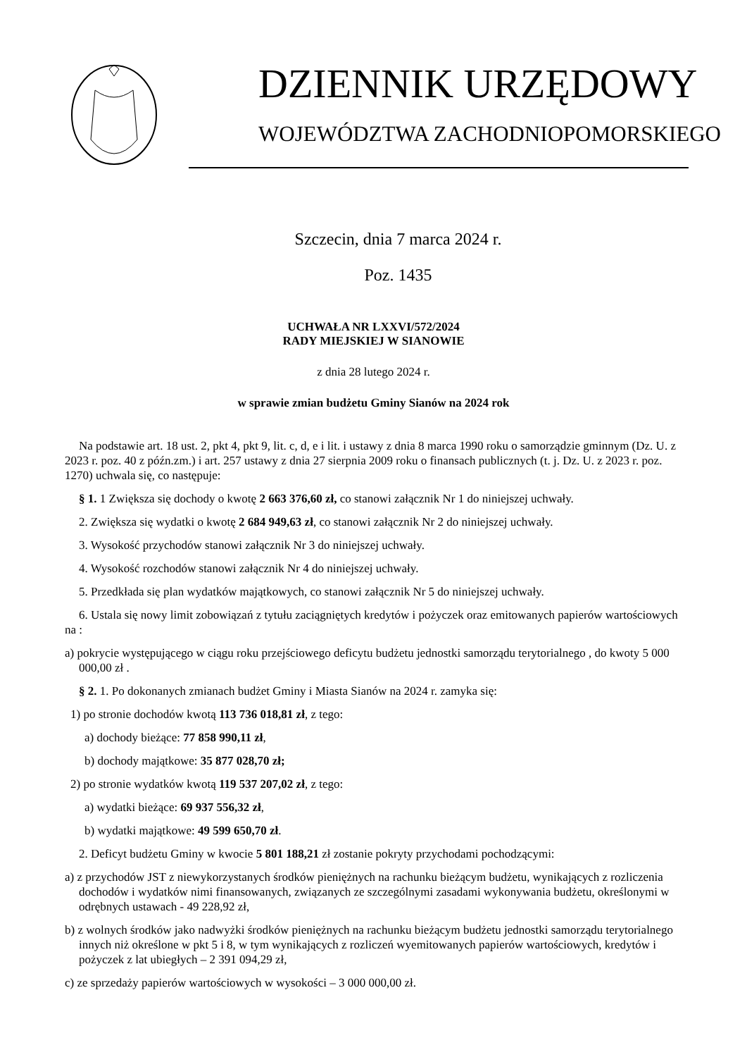DZIENNIK URZĘDOWY
WOJEWÓDZTWA ZACHODNIOPOMORSKIEGO
Szczecin, dnia 7 marca 2024 r.
Poz. 1435
UCHWAŁA NR LXXVI/572/2024
RADY MIEJSKIEJ W SIANOWIE
z dnia 28 lutego 2024 r.
w sprawie zmian budżetu Gminy Sianów na 2024 rok
Na podstawie art. 18 ust. 2, pkt 4, pkt 9, lit. c, d, e i lit. i ustawy z dnia 8 marca 1990 roku o samorządzie gminnym (Dz. U. z 2023 r. poz. 40 z późn.zm.) i art. 257 ustawy z dnia 27 sierpnia 2009 roku o finansach publicznych (t. j. Dz. U. z 2023 r. poz. 1270) uchwala się, co następuje:
§ 1. 1 Zwiększa się dochody o kwotę 2 663 376,60 zł, co stanowi załącznik Nr 1 do niniejszej uchwały.
2. Zwiększa się wydatki o kwotę 2 684 949,63 zł, co stanowi załącznik Nr 2 do niniejszej uchwały.
3. Wysokość przychodów stanowi załącznik Nr 3 do niniejszej uchwały.
4. Wysokość rozchodów stanowi załącznik Nr 4 do niniejszej uchwały.
5. Przedkłada się plan wydatków majątkowych, co stanowi załącznik Nr 5 do niniejszej uchwały.
6. Ustala się nowy limit zobowiązań z tytułu zaciągniętych kredytów i pożyczek oraz emitowanych papierów wartościowych na :
a) pokrycie występującego w ciągu roku przejściowego deficytu budżetu jednostki samorządu terytorialnego , do kwoty 5 000 000,00 zł .
§ 2. 1. Po dokonanych zmianach budżet Gminy i Miasta Sianów na 2024 r. zamyka się:
1) po stronie dochodów kwotą 113 736 018,81 zł, z tego:
a) dochody bieżące: 77 858 990,11 zł,
b) dochody majątkowe: 35 877 028,70 zł;
2) po stronie wydatków kwotą 119 537 207,02 zł, z tego:
a) wydatki bieżące: 69 937 556,32 zł,
b) wydatki majątkowe: 49 599 650,70 zł.
2. Deficyt budżetu Gminy w kwocie 5 801 188,21 zł zostanie pokryty przychodami pochodzącymi:
a) z przychodów JST z niewykorzystanych środków pieniężnych na rachunku bieżącym budżetu, wynikających z rozliczenia dochodów i wydatków nimi finansowanych, związanych ze szczególnymi zasadami wykonywania budżetu, określonymi w odrębnych ustawach - 49 228,92 zł,
b) z wolnych środków jako nadwyżki środków pieniężnych na rachunku bieżącym budżetu jednostki samorządu terytorialnego innych niż określone w pkt 5 i 8, w tym wynikających z rozliczeń wyemitowanych papierów wartościowych, kredytów i pożyczek z lat ubiegłych – 2 391 094,29 zł,
c) ze sprzedaży papierów wartościowych w wysokości – 3 000 000,00 zł.